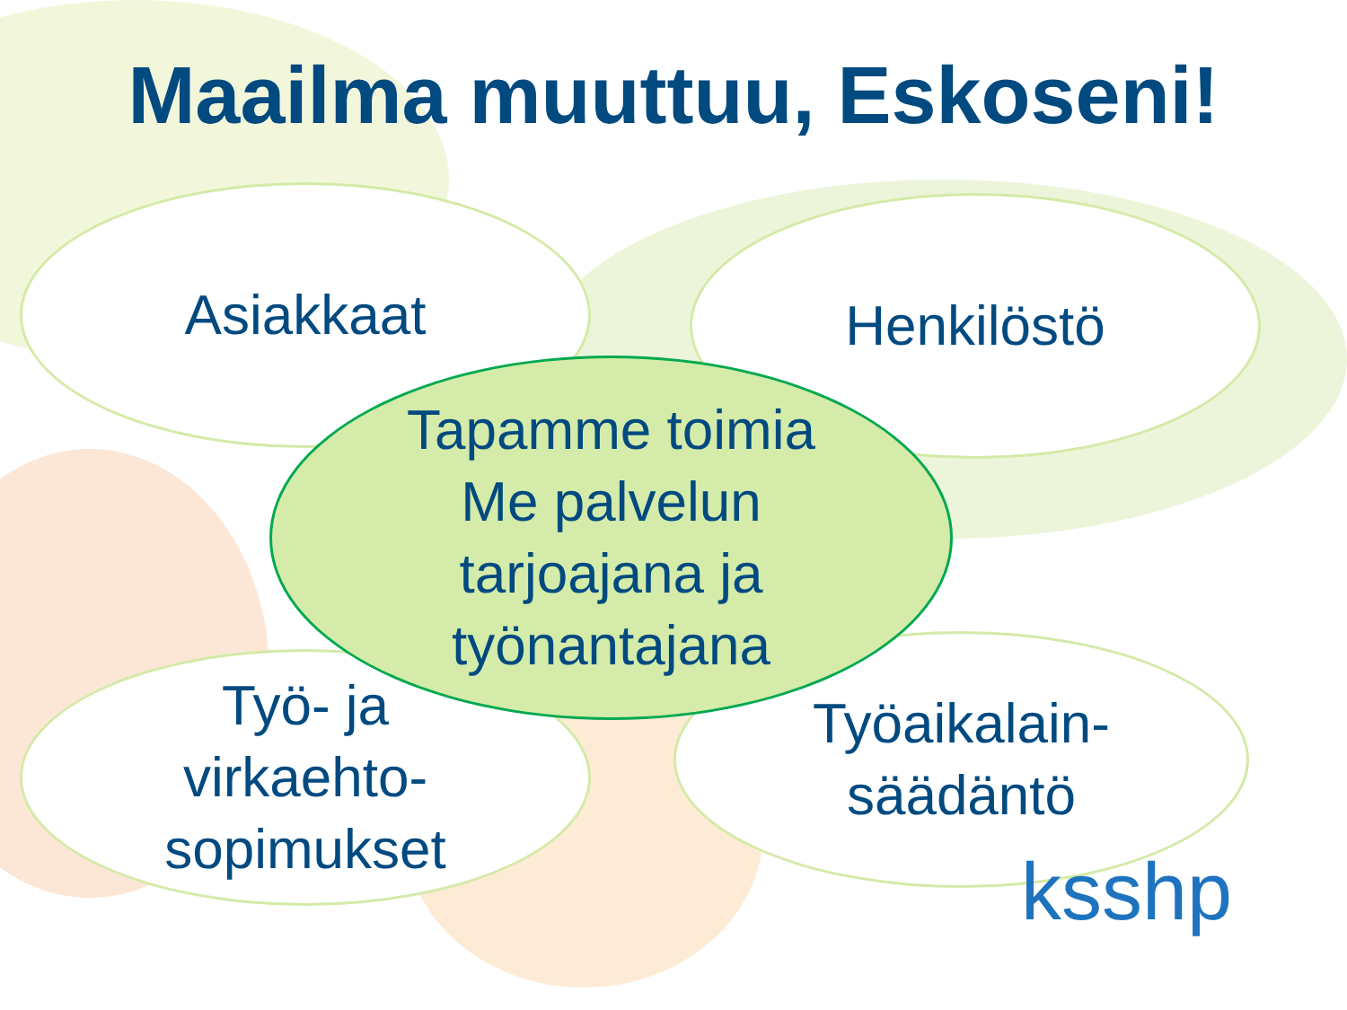Maailma muuttuu, Eskoseni!
Asiakkaat Henkilöstö
Tapamme toimia
Me palvelun
tarjoajana ja
työnantajana
Työ- ja
virkaehto-
sopimukset
Työaikalain-
säädäntö
ksshp